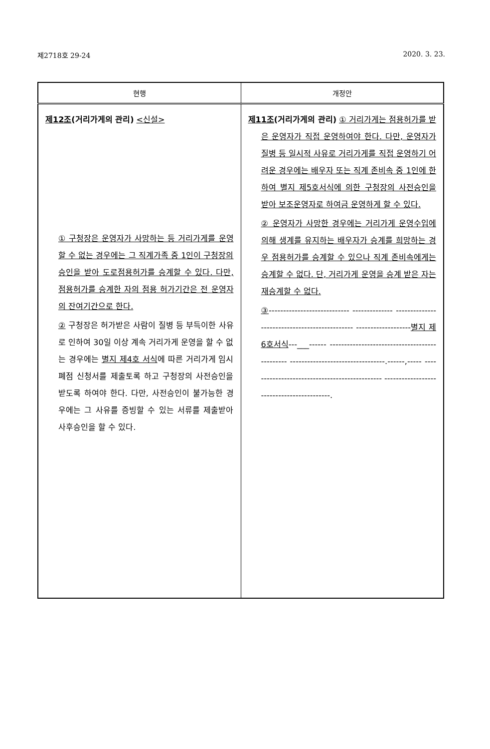제2718호 29-24 2020. 3. 23.
| 현행 | 개정안 |
| --- | --- |
| 제12조 (거리가게의 관리) <신설> ① 구청장은 운영자가 사망하는 등 거리가게를 운영할 수 없는 경우에는 그 직계가족 중 1인이 구청장의 승인을 받아 도로점용허가를 승계할 수 있다. 다만, 점용허가를 승계한 자의 점용 허가기간은 전 운영자의 잔여기간으로 한다. ② 구청장은 허가받은 사람이 질병 등 부득이한 사유로 인하여 30일 이상 계속 거리가게 운영을 할 수 없는 경우에는 별지 제4호 서식 에 따른 거리가게 임시폐점 신청서를 제출토록 하고 구청장의 사전승인을 받도록 하여야 한다. 다만, 사전승인이 불가능한 경우에는 그 사유를 증빙할 수 있는 서류를 제출받아 사후승인을 할 수 있다. | 제11조 (거리가게의 관리) ① 거리가게는 점용허가를 받은 운영자가 직접 운영하여야 한다. 다만, 운영자가 질병 등 일시적 사유로 거리가게를 직접 운영하기 어려운 경우에는 배우자 또는 직계 존비속 중 1인에 한하여 별지 제5호서식에 의한 구청장의 사전승인을 받아 보조운영자로 하여금 운영하게 할 수 있다. ② 운영자가 사망한 경우에는 거리가게 운영수입에 의해 생계를 유지하는 배우자가 승계를 희망하는 경우 점용허가를 승계할 수 있으나 직계 존비속에게는 승계할 수 없다. 단, 거리가게 운영을 승계 받은 자는 재승계할 수 없다. ③ ---------------------------- -------------- ---------------------------------------------- ------------------- 별지 제6호서식 ---___------ ---------------------------------------------- ---------------------------------.------,----- ---------------------------------------------- ------------------------------------------. |